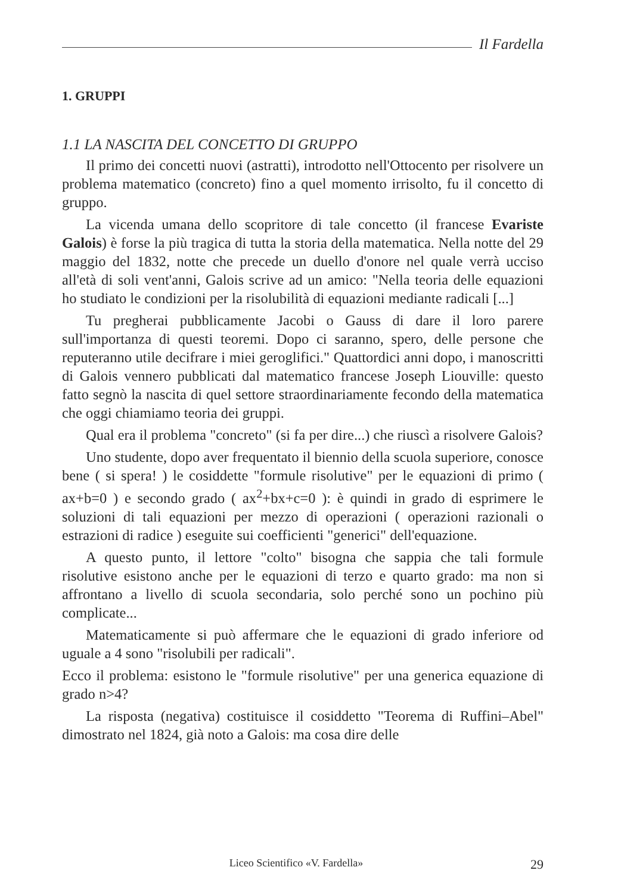Il Fardella
1. GRUPPI
1.1 LA NASCITA DEL CONCETTO DI GRUPPO
Il primo dei concetti nuovi (astratti), introdotto nell'Ottocento per risolvere un problema matematico (concreto) fino a quel momento irrisolto, fu il concetto di gruppo.
La vicenda umana dello scopritore di tale concetto (il francese Evariste Galois) è forse la più tragica di tutta la storia della matematica. Nella notte del 29 maggio del 1832, notte che precede un duello d'onore nel quale verrà ucciso all'età di soli vent'anni, Galois scrive ad un amico: "Nella teoria delle equazioni ho studiato le condizioni per la risolubilità di equazioni mediante radicali [...]
Tu pregherai pubblicamente Jacobi o Gauss di dare il loro parere sull'importanza di questi teoremi. Dopo ci saranno, spero, delle persone che reputeranno utile decifrare i miei geroglifici." Quattordici anni dopo, i manoscritti di Galois vennero pubblicati dal matematico francese Joseph Liouville: questo fatto segnò la nascita di quel settore straordinariamente fecondo della matematica che oggi chiamiamo teoria dei gruppi.
Qual era il problema "concreto" (si fa per dire...) che riuscì a risolvere Galois?
Uno studente, dopo aver frequentato il biennio della scuola superiore, conosce bene ( si spera! ) le cosiddette "formule risolutive" per le equazioni di primo ( ax+b=0 ) e secondo grado ( ax<sup>2</sup>+bx+c=0 ): è quindi in grado di esprimere le soluzioni di tali equazioni per mezzo di operazioni ( operazioni razionali o estrazioni di radice ) eseguite sui coefficienti "generici" dell'equazione.
A questo punto, il lettore "colto" bisogna che sappia che tali formule risolutive esistono anche per le equazioni di terzo e quarto grado: ma non si affrontano a livello di scuola secondaria, solo perché sono un pochino più complicate...
Matematicamente si può affermare che le equazioni di grado inferiore od uguale a 4 sono "risolubili per radicali".
Ecco il problema: esistono le "formule risolutive" per una generica equazione di grado n>4?
La risposta (negativa) costituisce il cosiddetto "Teorema di Ruffini–Abel" dimostrato nel 1824, già noto a Galois: ma cosa dire delle
Liceo Scientifico «V. Fardella» 29